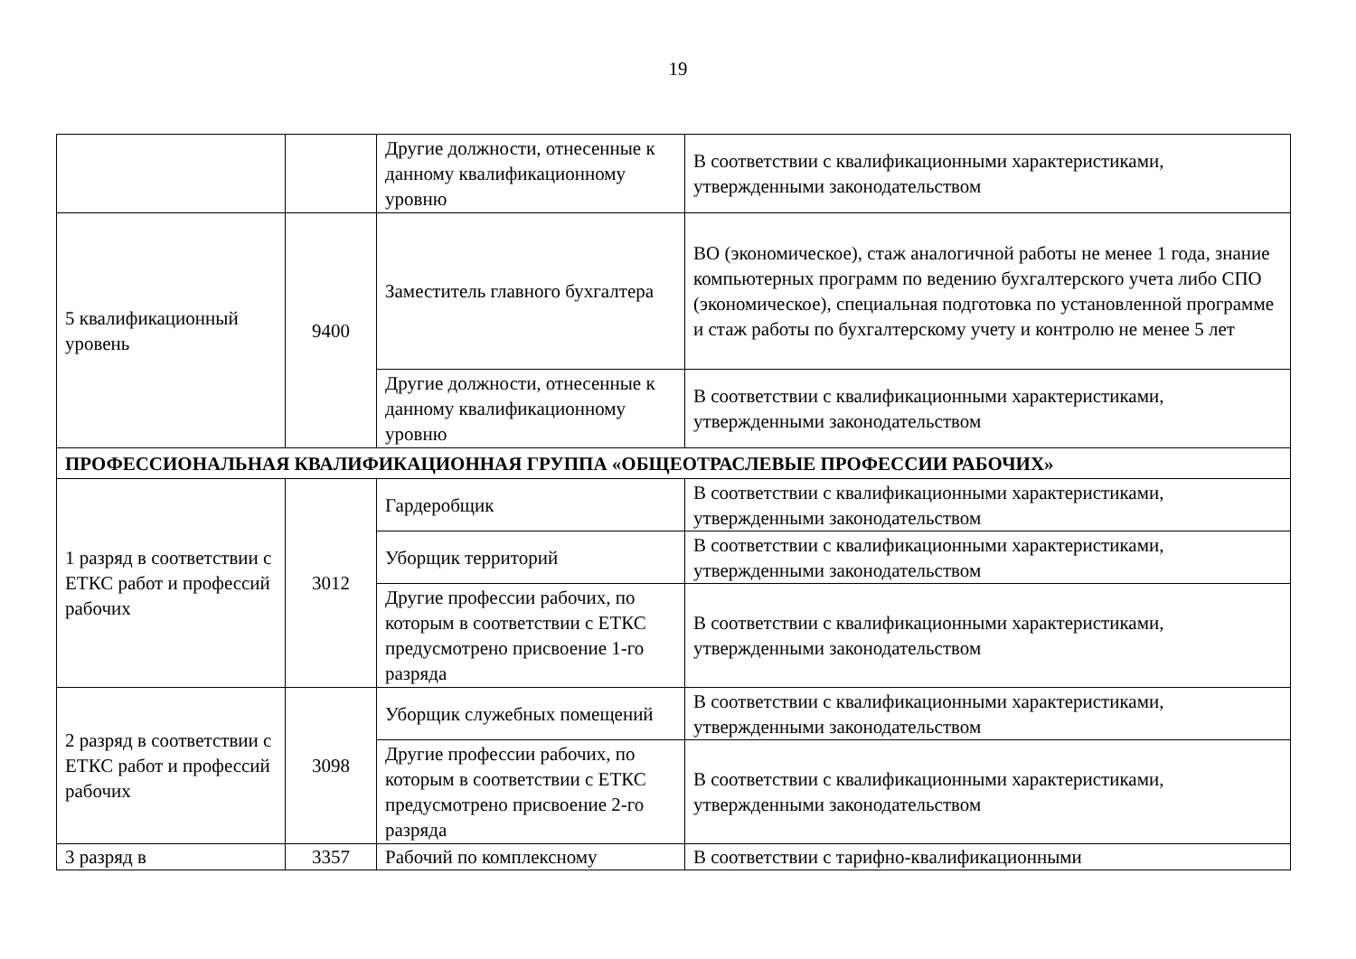19
| | | Другие должности, отнесенные к данному квалификационному уровню | В соответствии с квалификационными характеристиками, утвержденными законодательством |
| 5 квалификационный уровень | 9400 | Заместитель главного бухгалтера | ВО (экономическое), стаж аналогичной работы не менее 1 года, знание компьютерных программ по ведению бухгалтерского учета либо СПО (экономическое), специальная подготовка по установленной программе и стаж работы по бухгалтерскому учету и контролю не менее 5 лет |
| | | Другие должности, отнесенные к данному квалификационному уровню | В соответствии с квалификационными характеристиками, утвержденными законодательством |
| ПРОФЕССИОНАЛЬНАЯ КВАЛИФИКАЦИОННАЯ ГРУППА «ОБЩЕОТРАСЛЕВЫЕ ПРОФЕССИИ РАБОЧИХ» | | | |
| 1 разряд в соответствии с ЕТКС работ и профессий рабочих | 3012 | Гардеробщик | В соответствии с квалификационными характеристиками, утвержденными законодательством |
| | | Уборщик территорий | В соответствии с квалификационными характеристиками, утвержденными законодательством |
| | | Другие профессии рабочих, по которым в соответствии с ЕТКС предусмотрено присвоение 1-го разряда | В соответствии с квалификационными характеристиками, утвержденными законодательством |
| 2 разряд в соответствии с ЕТКС работ и профессий рабочих | 3098 | Уборщик служебных помещений | В соответствии с квалификационными характеристиками, утвержденными законодательством |
| | | Другие профессии рабочих, по которым в соответствии с ЕТКС предусмотрено присвоение 2-го разряда | В соответствии с квалификационными характеристиками, утвержденными законодательством |
| 3 разряд в | 3357 | Рабочий по комплексному | В соответствии с тарифно-квалификационными |